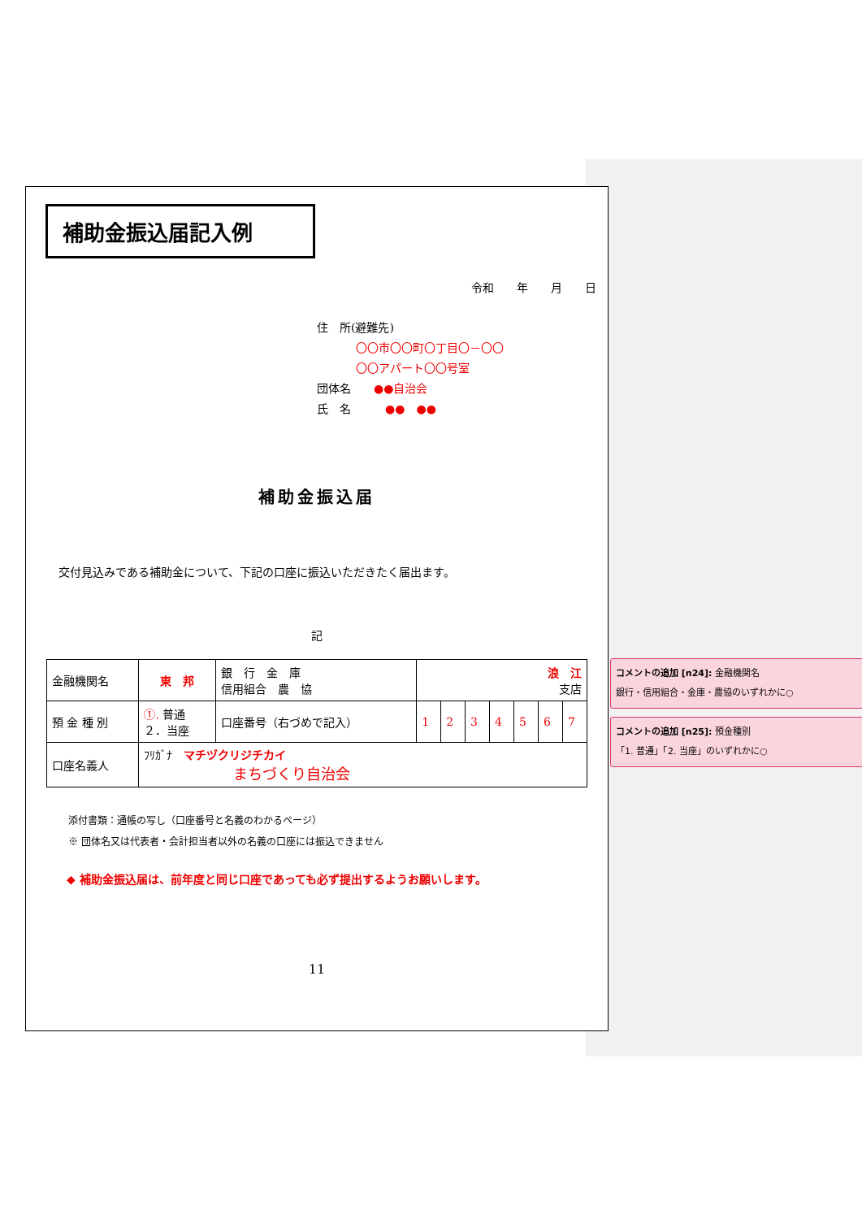補助金振込届記入例
令和　　年　　月　　日
住　所(避難先)
〇〇市〇〇町〇丁目〇－〇〇
〇〇アパート〇〇号室
団体名　　●●自治会
氏　名　　　●●　●●
補助金振込届
交付見込みである補助金について、下記の口座に振込いただきたく届出ます。
記
| 金融機関名 | 東 邦 | 銀 行 金 庫 信用組合 農 協 | 浪 江 支店 | | | | | | |
| 預 金 種 別 | ①. 普通 ２．当座 | 口座番号（右づめで記入） | 1 | 2 | 3 | 4 | 5 | 6 | 7 |
| 口座名義人 | ﾌﾘｶﾞﾅ マチヅクリジチカイ まちづくり自治会 | | | | | | | | |
添付書類：通帳の写し（口座番号と名義のわかるページ）
※ 団体名又は代表者・会計担当者以外の名義の口座には振込できません
◆ 補助金振込届は、前年度と同じ口座であっても必ず提出するようお願いします。
11
コメントの追加 [n24]: 金融機関名
銀行・信用組合・金庫・農協のいずれかに○
コメントの追加 [n25]: 預金種別
「1. 普通」「2. 当座」のいずれかに○